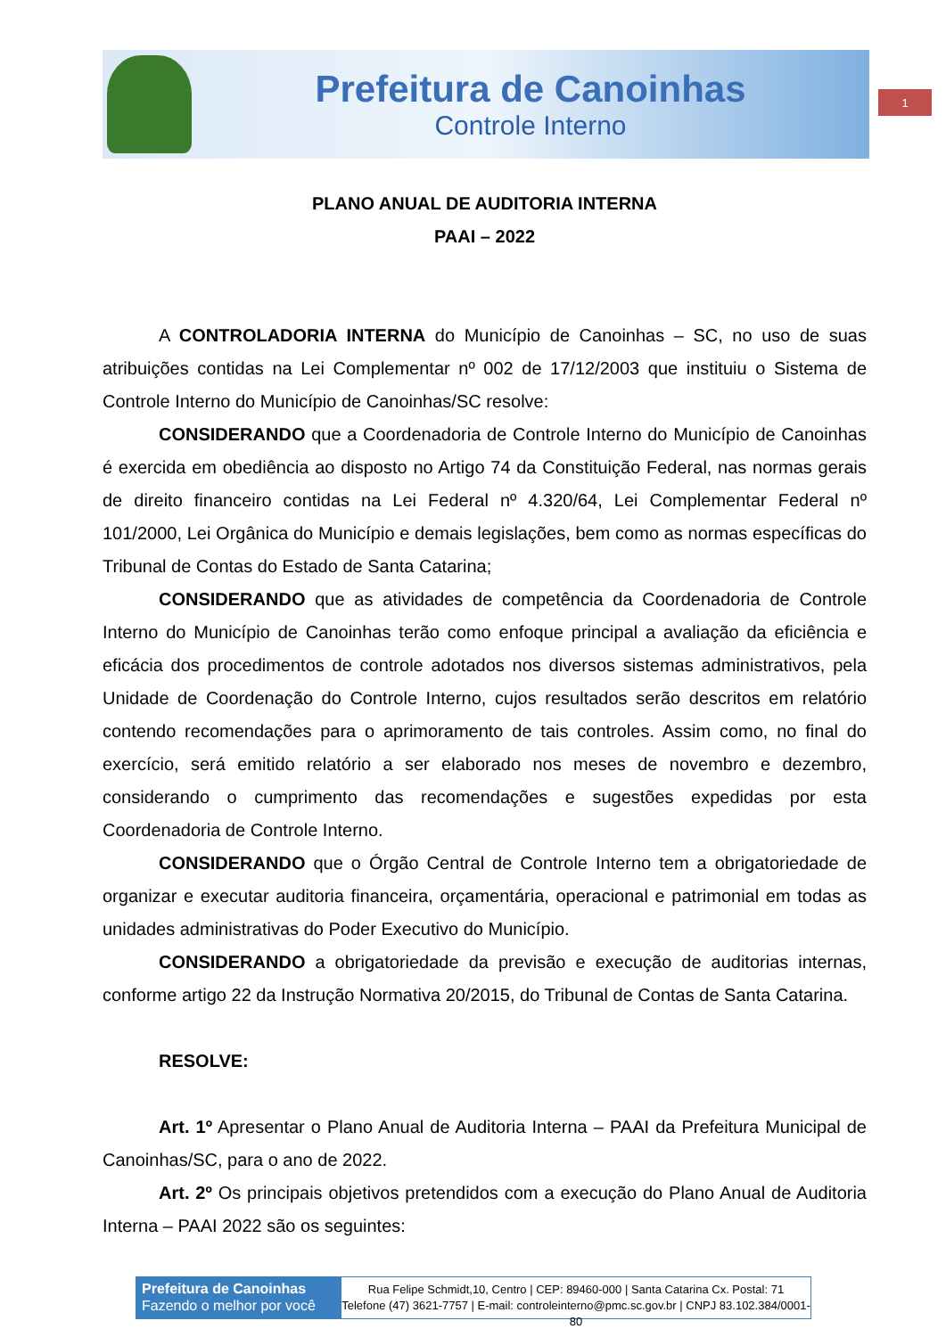Prefeitura de Canoinhas
Controle Interno
1
PLANO ANUAL DE AUDITORIA INTERNA
PAAI – 2022
A CONTROLADORIA INTERNA do Município de Canoinhas – SC, no uso de suas atribuições contidas na Lei Complementar nº 002 de 17/12/2003 que instituiu o Sistema de Controle Interno do Município de Canoinhas/SC resolve:
CONSIDERANDO que a Coordenadoria de Controle Interno do Município de Canoinhas é exercida em obediência ao disposto no Artigo 74 da Constituição Federal, nas normas gerais de direito financeiro contidas na Lei Federal nº 4.320/64, Lei Complementar Federal nº 101/2000, Lei Orgânica do Município e demais legislações, bem como as normas específicas do Tribunal de Contas do Estado de Santa Catarina;
CONSIDERANDO que as atividades de competência da Coordenadoria de Controle Interno do Município de Canoinhas terão como enfoque principal a avaliação da eficiência e eficácia dos procedimentos de controle adotados nos diversos sistemas administrativos, pela Unidade de Coordenação do Controle Interno, cujos resultados serão descritos em relatório contendo recomendações para o aprimoramento de tais controles. Assim como, no final do exercício, será emitido relatório a ser elaborado nos meses de novembro e dezembro, considerando o cumprimento das recomendações e sugestões expedidas por esta Coordenadoria de Controle Interno.
CONSIDERANDO que o Órgão Central de Controle Interno tem a obrigatoriedade de organizar e executar auditoria financeira, orçamentária, operacional e patrimonial em todas as unidades administrativas do Poder Executivo do Município.
CONSIDERANDO a obrigatoriedade da previsão e execução de auditorias internas, conforme artigo 22 da Instrução Normativa 20/2015, do Tribunal de Contas de Santa Catarina.
RESOLVE:
Art. 1º Apresentar o Plano Anual de Auditoria Interna – PAAI da Prefeitura Municipal de Canoinhas/SC, para o ano de 2022.
Art. 2º Os principais objetivos pretendidos com a execução do Plano Anual de Auditoria Interna – PAAI 2022 são os seguintes:
Prefeitura de Canoinhas
Fazendo o melhor por você
Rua Felipe Schmidt,10, Centro | CEP: 89460-000 | Santa Catarina Cx. Postal: 71
Telefone (47) 3621-7757 | E-mail: controleinterno@pmc.sc.gov.br | CNPJ 83.102.384/0001-80